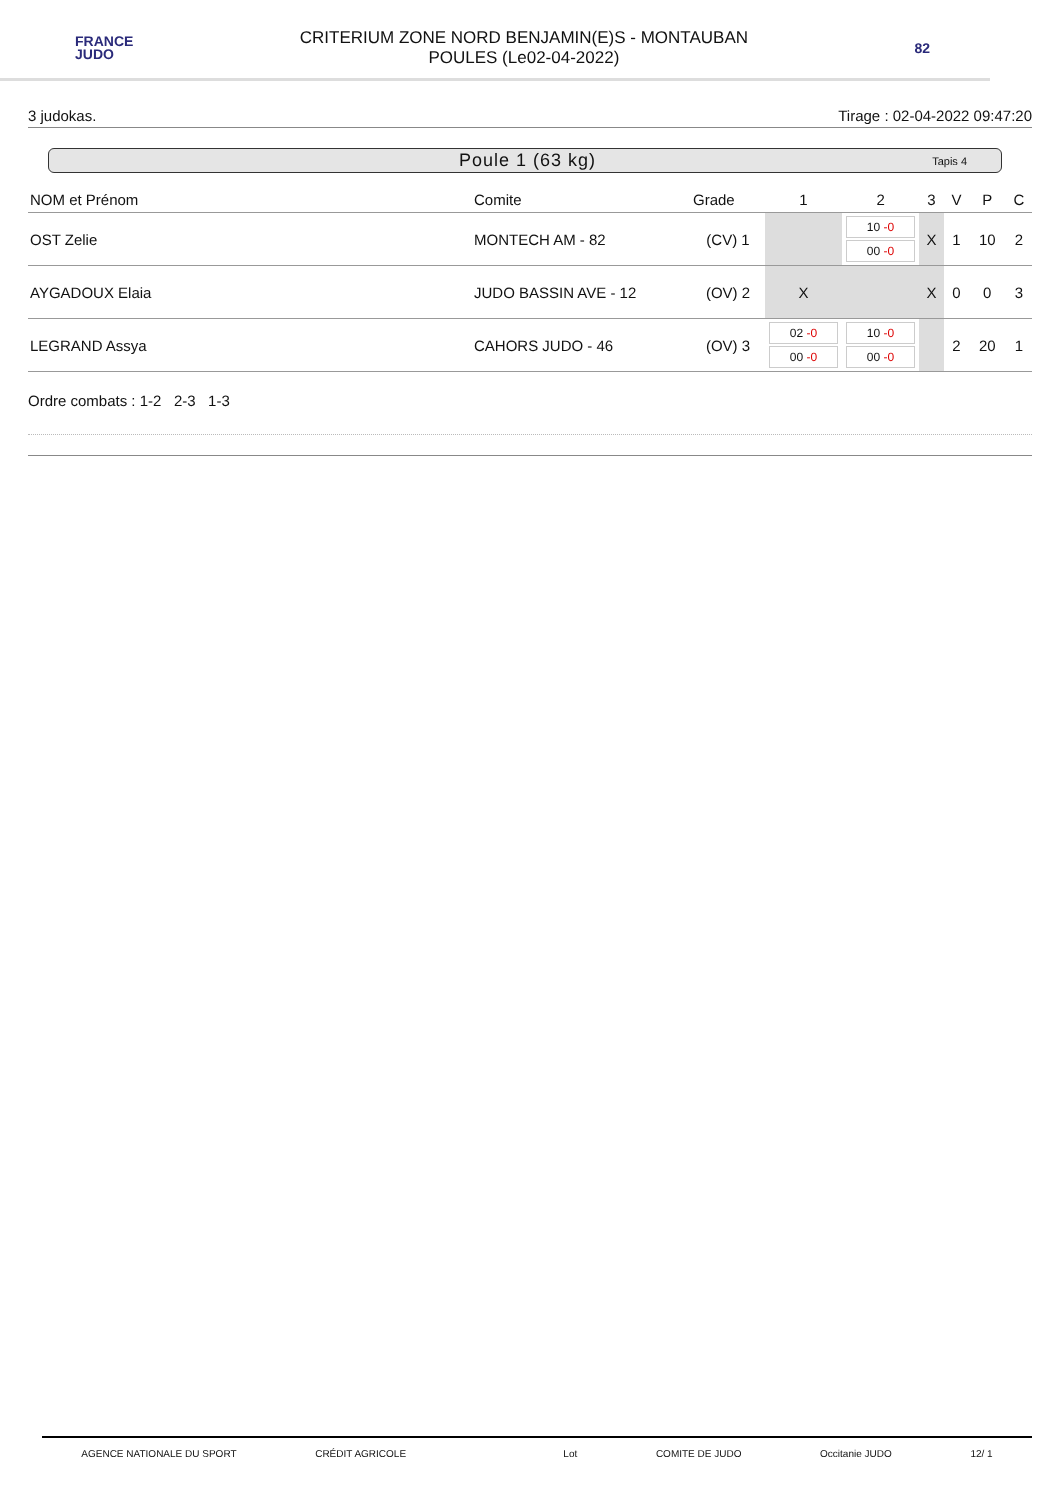FRANCE
JUDO
CRITERIUM ZONE NORD BENJAMIN(E)S - MONTAUBAN
POULES (Le02-04-2022)
82
3 judokas. Tirage : 02-04-2022 09:47:20
Poule 1 (63 kg) Tapis 4
| NOM et Prénom | Comite | Grade | 1 | 2 | 3 | V | P | C |
| --- | --- | --- | --- | --- | --- | --- | --- | --- |
| OST Zelie | MONTECH AM - 82 | (CV) 1 | | 10 -0 00 -0 | X | 1 | 10 | 2 |
| AYGADOUX Elaia | JUDO BASSIN AVE - 12 | (OV) 2 | X | | X | 0 | 0 | 3 |
| LEGRAND Assya | CAHORS JUDO - 46 | (OV) 3 | 02 -0 00 -0 | 10 -0 00 -0 | | 2 | 20 | 1 |
Ordre combats : 1-2 2-3 1-3
AGENCE NATIONALE DU SPORT CRÉDIT AGRICOLE Lot COMITE DE JUDO Occitanie JUDO 12/ 1